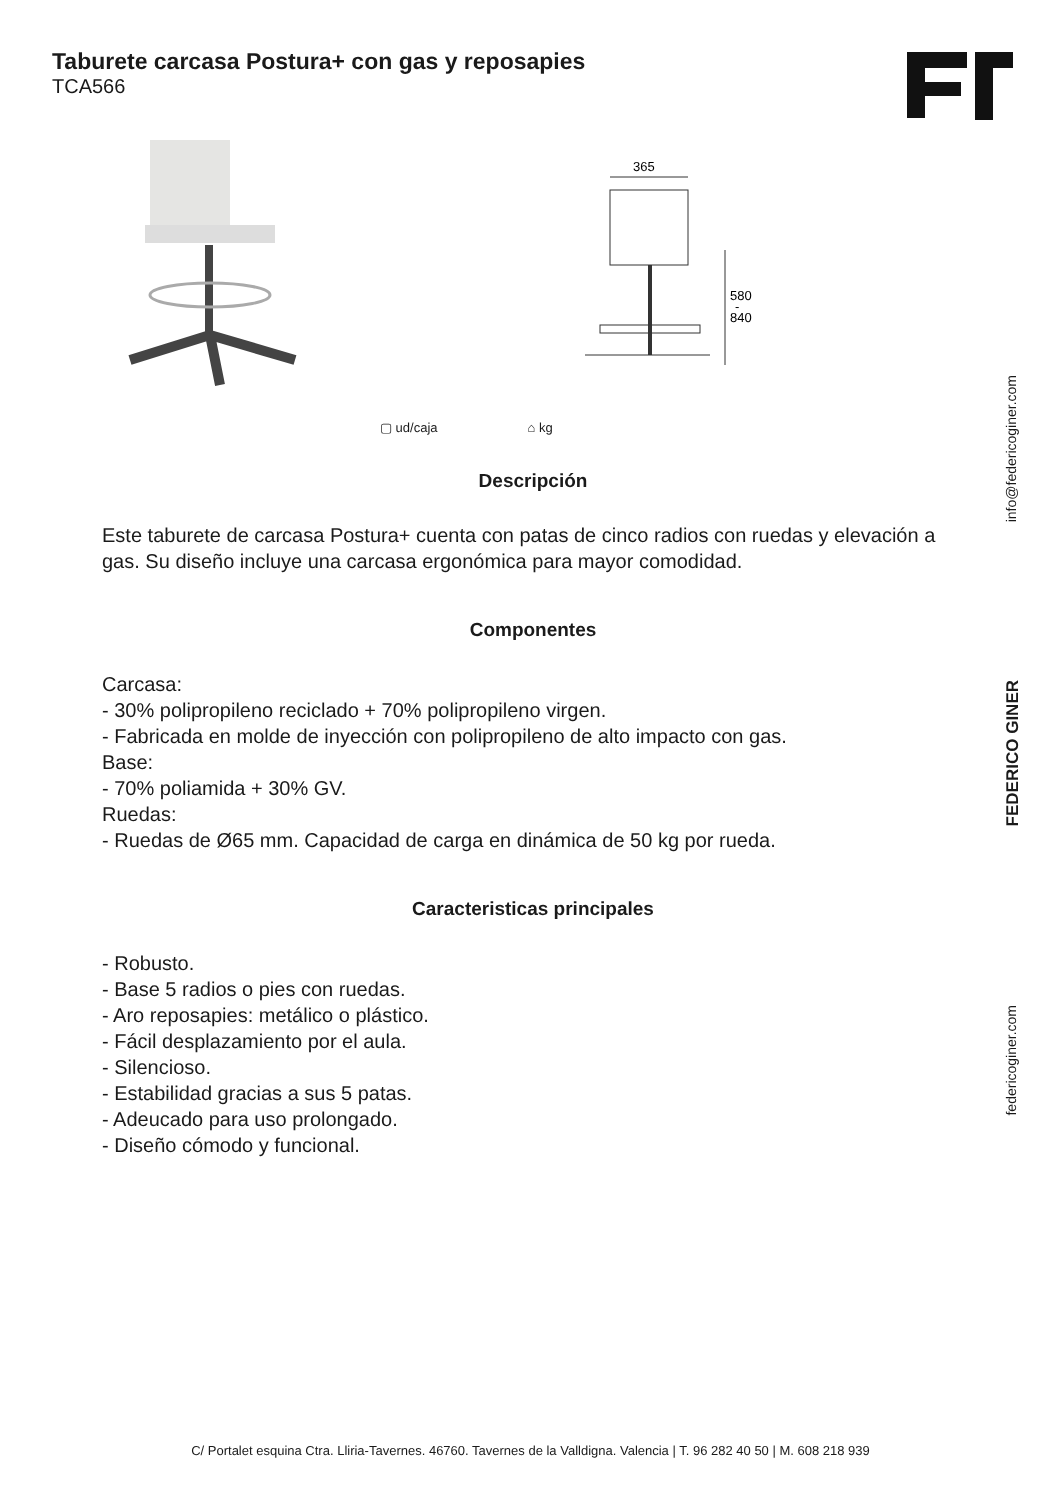Taburete carcasa Postura+ con gas y reposapies
TCA566
365
580
-
840
▢ ud/caja ⌂ kg
Descripción
Este taburete de carcasa Postura+ cuenta con patas de cinco radios con ruedas y elevación a gas. Su diseño incluye una carcasa ergonómica para mayor comodidad.
Componentes
Carcasa:
- 30% polipropileno reciclado + 70% polipropileno virgen.
- Fabricada en molde de inyección con polipropileno de alto impacto con gas.
Base:
- 70% poliamida + 30% GV.
Ruedas:
- Ruedas de Ø65 mm. Capacidad de carga en dinámica de 50 kg por rueda.
Caracteristicas principales
- Robusto.
- Base 5 radios o pies con ruedas.
- Aro reposapies: metálico o plástico.
- Fácil desplazamiento por el aula.
- Silencioso.
- Estabilidad gracias a sus 5 patas.
- Adeucado para uso prolongado.
- Diseño cómodo y funcional.
info@federicoginer.com
FEDERICO GINER
federicoginer.com
C/ Portalet esquina Ctra. Lliria-Tavernes. 46760. Tavernes de la Valldigna. Valencia | T. 96 282 40 50 | M. 608 218 939